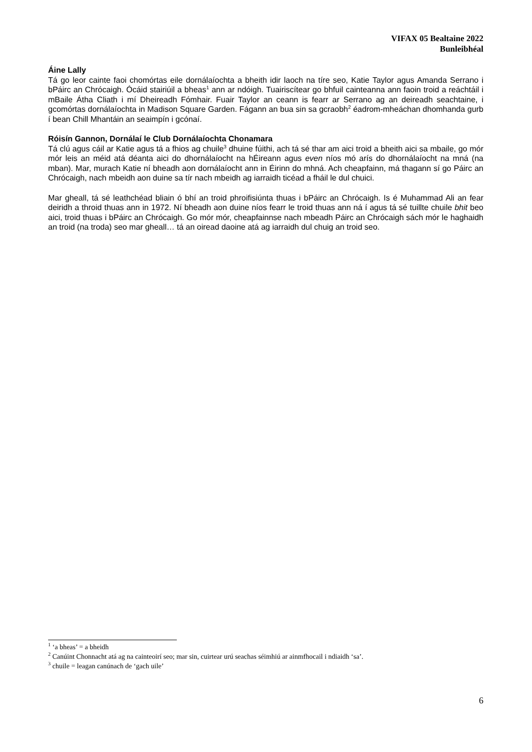VIFAX 05 Bealtaine 2022
Bunleibhéal
Áine Lally
Tá go leor cainte faoi chomórtas eile dornálaíochta a bheith idir laoch na tíre seo, Katie Taylor agus Amanda Serrano i bPáirc an Chrócaigh. Ócáid stairiúil a bheas<sup>1</sup> ann ar ndóigh. Tuairiscítear go bhfuil cainteanna ann faoin troid a reáchtáil i mBaile Átha Cliath i mí Dheireadh Fómhair. Fuair Taylor an ceann is fearr ar Serrano ag an deireadh seachtaine, i gcomórtas dornálaíochta in Madison Square Garden. Fágann an bua sin sa gcraobh<sup>2</sup> éadrom-mheáchan dhomhanda gurb í bean Chill Mhantáin an seaimpín i gcónaí.
Róisín Gannon, Dornálaí le Club Dornálaíochta Chonamara
Tá clú agus cáil ar Katie agus tá a fhios ag chuile<sup>3</sup> dhuine fúithi, ach tá sé thar am aici troid a bheith aici sa mbaile, go mór mór leis an méid atá déanta aici do dhornálaíocht na hÉireann agus even níos mó arís do dhornálaíocht na mná (na mban). Mar, murach Katie ní bheadh aon dornálaíocht ann in Éirinn do mhná. Ach cheapfainn, má thagann sí go Páirc an Chrócaigh, nach mbeidh aon duine sa tír nach mbeidh ag iarraidh ticéad a fháil le dul chuici.
Mar gheall, tá sé leathchéad bliain ó bhí an troid phroifisiúnta thuas i bPáirc an Chrócaigh. Is é Muhammad Ali an fear deiridh a throid thuas ann in 1972. Ní bheadh aon duine níos fearr le troid thuas ann ná í agus tá sé tuillte chuile bhit beo aici, troid thuas i bPáirc an Chrócaigh. Go mór mór, cheapfainnse nach mbeadh Páirc an Chrócaigh sách mór le haghaidh an troid (na troda) seo mar gheall… tá an oiread daoine atá ag iarraidh dul chuig an troid seo.
<sup>1</sup> ‘a bheas’ = a bheidh
<sup>2</sup> Canúint Chonnacht atá ag na cainteoirí seo; mar sin, cuirtear urú seachas séimhiú ar ainmfhocail i ndiaidh ‘sa’.
<sup>3</sup> chuile = leagan canúnach de ‘gach uile’
6